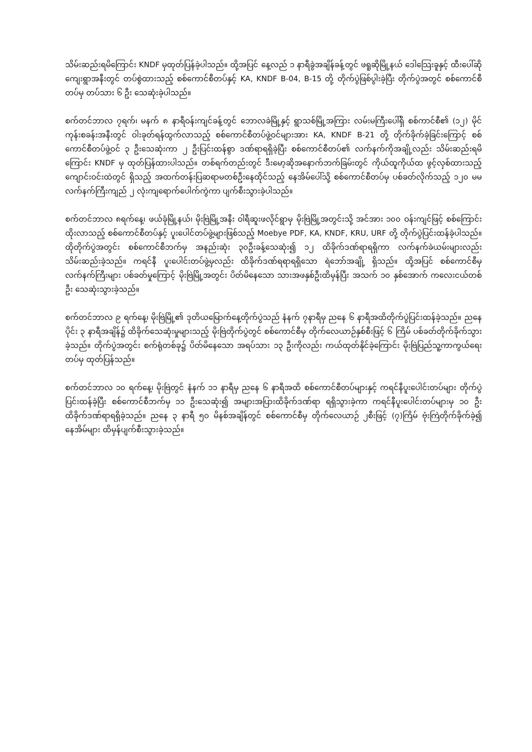သိမ်းဆည်းရမိကြောင်း KNDF မှထုတ်ပြန်ခဲ့ပါသည်။ ထို့အပြင် နေ့လည် ၁ နာရီခွဲအချိန်ခန့်တွင် ဖရူဆိုမြို့နယ် ဒေါသြေးခူနှင့် ထီးပေါ်ဆိုကျေးရွာအနီးတွင် တပ်စွဲထားသည့် စစ်ကောင်စီတပ်နှင့် KA, KNDF B-04, B-15 တို့ တိုက်ပွဲဖြစ်ပွါးခဲ့ပြီး တိုက်ပွဲအတွင် စစ်ကောင်စီတပ်မှ တပ်သား ၆ ဦး သေဆုံးခဲ့ပါသည်။
စက်တင်ဘာလ ၇ရက်၊ မနက် ၈ နာရီဝန်းကျင်ခန့်တွင် ဘောလခဲမြို့နှင့် ရွာသစ်မြို့အကြား လမ်းမကြီးပေါ်ရှိ စစ်ကာင်စီ၏ (၁၂) မိုင်ကုန်းစခန်းအနီးတွင် ဝါးခုတ်ရန်ထွက်လာသည့် စစ်ကောင်စီတပ်ဖွဲ့ဝင်များအား KA, KNDF B-21 တို့ တိုက်ခိုက်ခဲ့ခြင်းကြောင့် စစ်ကောင်စီတပ်ဖွဲ့ဝင် ၃ ဦးသေဆုံးကာ ၂ ဦးပြင်းထန်စွာ ဒဏ်ရာရရှိခဲ့ပြီး စစ်ကောင်စီတပ်၏ လက်နက်ကိုအချို့လည်း သိမ်းဆည်းရမိကြောင်း KNDF မှ ထုတ်ပြန်ထားပါသည်။ တစ်ရက်တည်းတွင် ဒီးမော့ဆိုအနောက်ဘက်ခြမ်းတွင် ကိုယ်ထူကိုယ်ထ ဖွင့်လှစ်ထားသည့် ကျောင်းဝင်းထဲတွင် ရှိသည့် အထက်တန်းပြဆရာမတစ်ဦးနေထိုင်သည့် နေအိမ်ပေါ်သို့ စစ်ကောင်စီတပ်မှ ပစ်ခတ်လိုက်သည့် ၁၂၀ မမ လက်နက်ကြီးကျည် ၂ လုံးကျရောက်ပေါက်ကွဲကာ ပျက်စီးသွားခဲ့ပါသည်။
စက်တင်ဘာလ ၈ရက်နေ့၊ ဖယ်ခုံမြို့နယ်၊ မိုးဗြဲမြို့အနီး ဝါရီဆူးဖလိုင်ရွာမှ မိုးဗြဲမြို့အတွင်းသို့ အင်အား ၁၀၀ ဝန်းကျင်ဖြင့် စစ်ကြောင်းထိုးလာသည့် စစ်ကောင်စီတပ်နှင့် ပူးပေါင်တပ်ဖွဲ့များဖြစ်သည့် Moebye PDF, KA, KNDF, KRU, URF တို့ တိုက်ပွဲပြင်းထန်ခဲ့ပါသည်။ ထိုတိုက်ပွဲအတွင်း စစ်ကောင်စီဘက်မှ အနည်းဆုံး ၃၀ဦးခန့်သေဆုံး၍ ၁၂ ထိခိုက်ဒဏ်ရာရရှိကာ လက်နက်ခဲယမ်းများလည်း သိမ်းဆည်းခဲ့သည်။ ကရင်နီ ပူးပေါင်းတပ်ဖွဲ့မှလည်း ထိခိုက်ဒဏ်ရရာရရှိသော ရဲဘော်အချို့ ရှိသည်။ ထို့အပြင် စစ်ကောင်စီမှ လက်နက်ကြီးများ ပစ်ခတ်မှုကြောင့် မိုးဗြဲမြို့အတွင်း ပိတ်မိနေသော သားအဖနှစ်ဦးထိမှန်ပြီး အသက် ၁၀ နှစ်အောက် ကလေးငယ်တစ်ဦး သေဆုံးသွားခဲ့သည်။
စက်တင်ဘာလ ၉ ရက်နေ့၊ မိုးဗြဲမြို့၏ ဒုတိယမြောက်နေ့တိုက်ပွဲသည် နံနက် ၇နာရီမှ ညနေ ၆ နာရီအထိတိုက်ပွဲပြင်းထန်ခဲ့သည်။ ညနေပိုင်း ၃ နာရီအချိန်၌ ထိခိုက်သေဆုံးမှုများသည့် မိုးဗြဲတိုက်ပွဲတွင် စစ်ကောင်စီမှ တိုက်လေယာဉ်နှစ်စီးဖြင့် ၆ ကြိမ် ပစ်ခတ်တိုက်ခိုက်သွားခဲ့သည်။ တိုက်ပွဲအတွင်း စက်ရုံတစ်ခု၌ ပိတ်မိနေသော အရပ်သား ၁၃ ဦးကိုလည်း ကယ်ထုတ်နိုင်ခဲ့ကြောင်း မိုးဗြဲပြည်သူ့ကာကွယ်ရေးတပ်မှ ထုတ်ပြန်သည်။
စက်တင်ဘာလ ၁၀ ရက်နေ့၊ မိုးဗြဲတွင် နံနက် ၁၁ နာရီမှ ညနေ ၆ နာရီအထိ စစ်ကောင်စီတပ်များနှင့် ကရင်နီပူးပေါင်းတပ်များ တိုက်ပွဲပြင်းထန်ခဲ့ပြီး စစ်ကောင်စီဘက်မှ ၁၁ ဦးသေဆုံး၍ အများအပြားထိခိုက်ဒဏ်ရာ ရရှိသွားခဲ့ကာ ကရင်နီပူးပေါင်းတပ်များမှ ၁၀ ဦး ထိခိုက်ဒဏ်ရာရရှိခဲ့သည်။ ညနေ ၃ နာရီ ၅၀ မိနစ်အချိန်တွင် စစ်ကောင်စီမှ တိုက်လေယာဉ် ၂စီးဖြင့် (၇)ကြိမ် ဗုံးကြဲတိုက်ခိုက်ခဲ့၍ နေအိမ်များ ထိမှန်ပျက်စီးသွားခဲ့သည်။